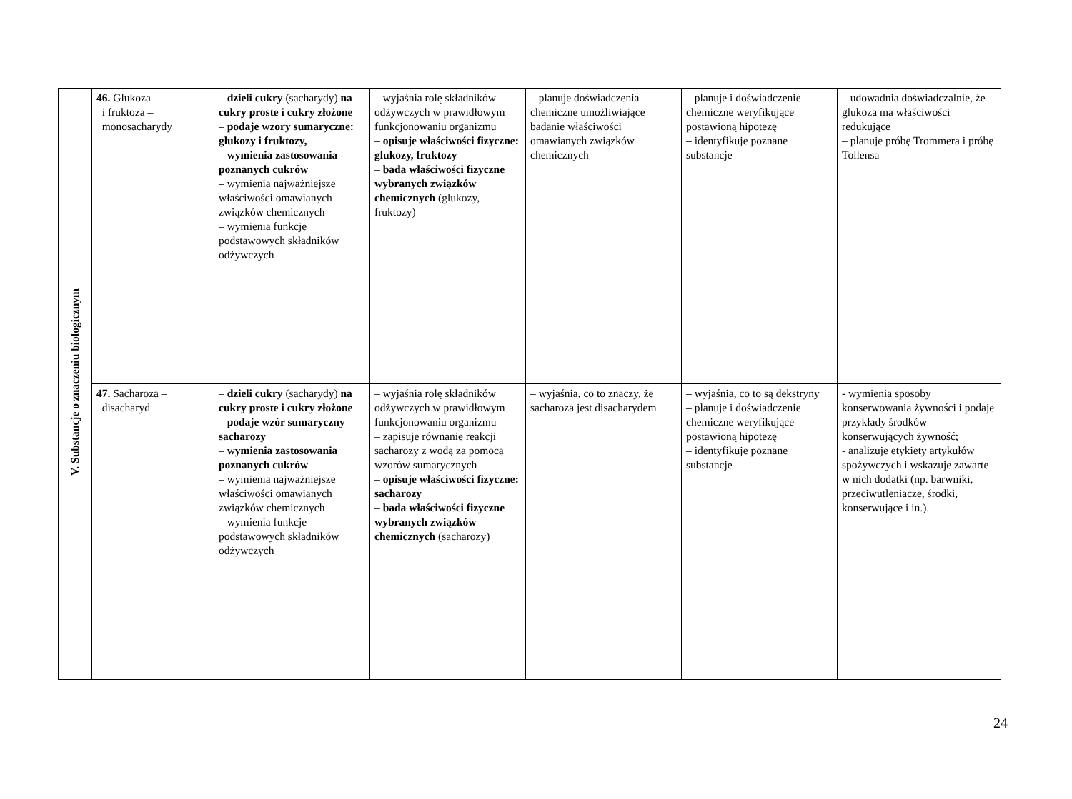| V. Substancje o znaczeniu biologicznym | 46. Glukoza i fruktoza – monosacharydy | – dzieli cukry (sacharydy) na cukry proste i cukry złożone – podaje wzory sumaryczne: glukozy i fruktozy, – wymienia zastosowania poznanych cukrów – wymienia najważniejsze właściwości omawianych związków chemicznych – wymienia funkcje podstawowych składników odżywczych | – wyjaśnia rolę składników odżywczych w prawidłowym funkcjonowaniu organizmu – opisuje właściwości fizyczne: glukozy, fruktozy – bada właściwości fizyczne wybranych związków chemicznych (glukozy, fruktozy) | – planuje doświadczenia chemiczne umożliwiające badanie właściwości omawianych związków chemicznych | – planuje i doświadczenie chemiczne weryfikujące postawioną hipotezę – identyfikuje poznane substancje | – udowadnia doświadczalnie, że glukoza ma właściwości redukujące – planuje próbę Trommera i próbę Tollensa |
| | 47. Sacharoza – disacharyd | – dzieli cukry (sacharydy) na cukry proste i cukry złożone – podaje wzór sumaryczny sacharozy – wymienia zastosowania poznanych cukrów – wymienia najważniejsze właściwości omawianych związków chemicznych – wymienia funkcje podstawowych składników odżywczych | – wyjaśnia rolę składników odżywczych w prawidłowym funkcjonowaniu organizmu – zapisuje równanie reakcji sacharozy z wodą za pomocą wzorów sumarycznych – opisuje właściwości fizyczne: sacharozy – bada właściwości fizyczne wybranych związków chemicznych (sacharozy) | – wyjaśnia, co to znaczy, że sacharoza jest disacharydem | – wyjaśnia, co to są dekstryny – planuje i doświadczenie chemiczne weryfikujące postawioną hipotezę – identyfikuje poznane substancje | - wymienia sposoby konserwowania żywności i podaje przykłady środków konserwujących żywność; - analizuje etykiety artykułów spożywczych i wskazuje zawarte w nich dodatki (np. barwniki, przeciwutleniacze, środki, konserwujące i in.). |
24